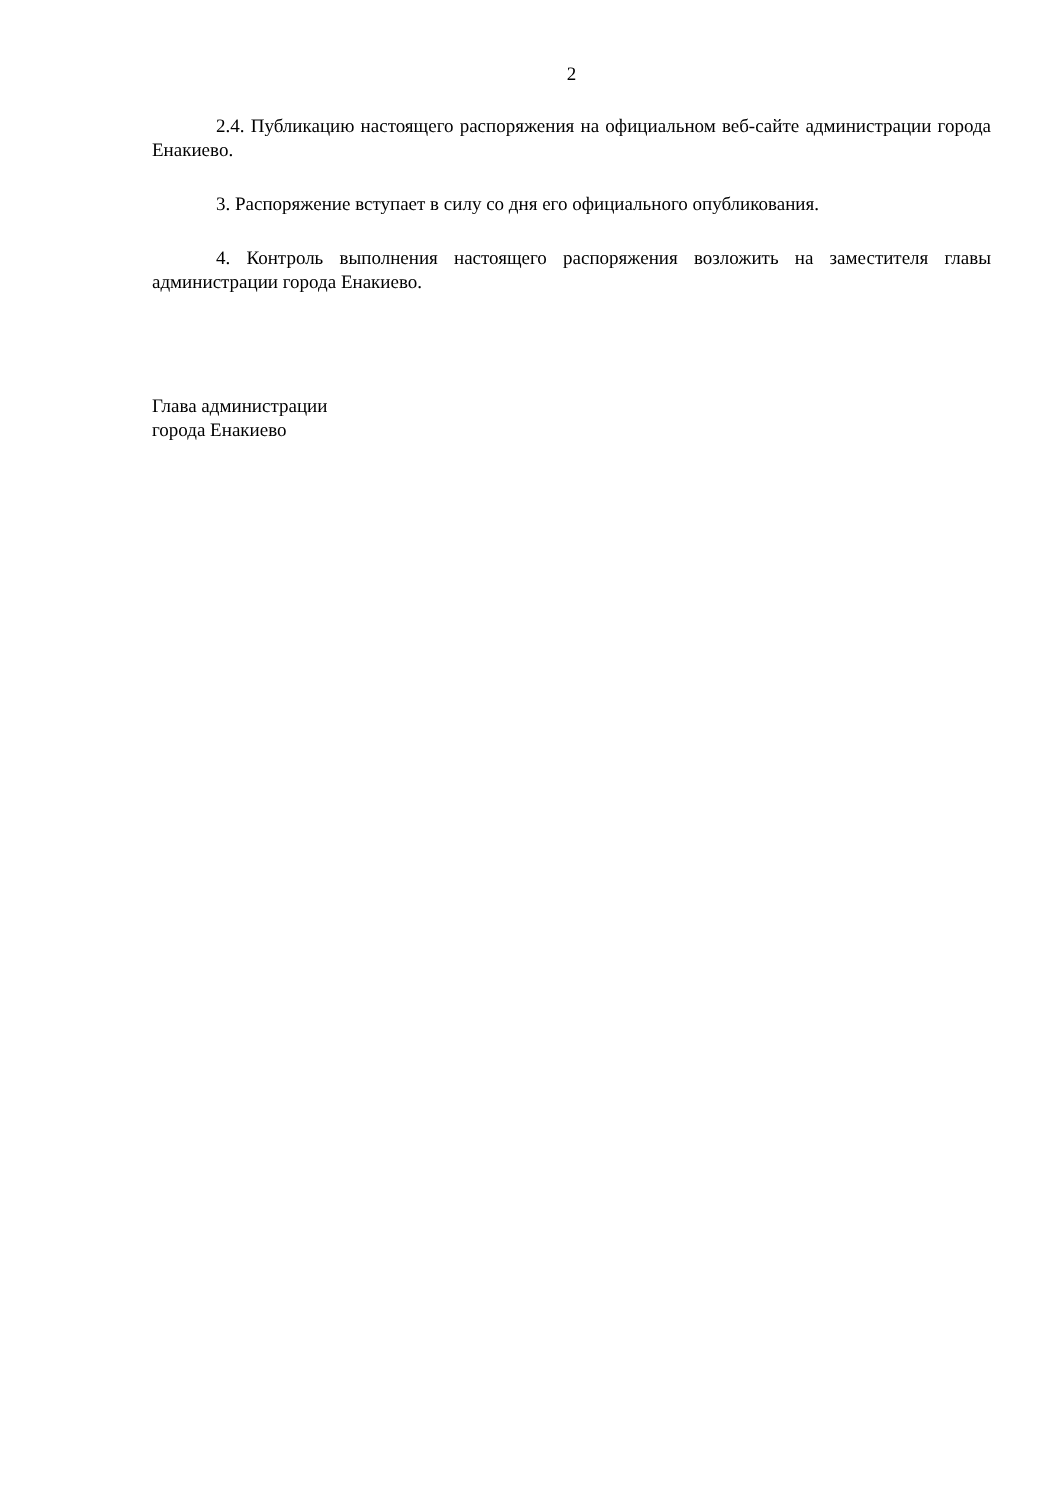2
2.4. Публикацию настоящего распоряжения на официальном веб-сайте администрации города Енакиево.
3. Распоряжение вступает в силу со дня его официального опубликования.
4. Контроль выполнения настоящего распоряжения возложить на заместителя главы администрации города Енакиево.
Глава администрации
города Енакиево